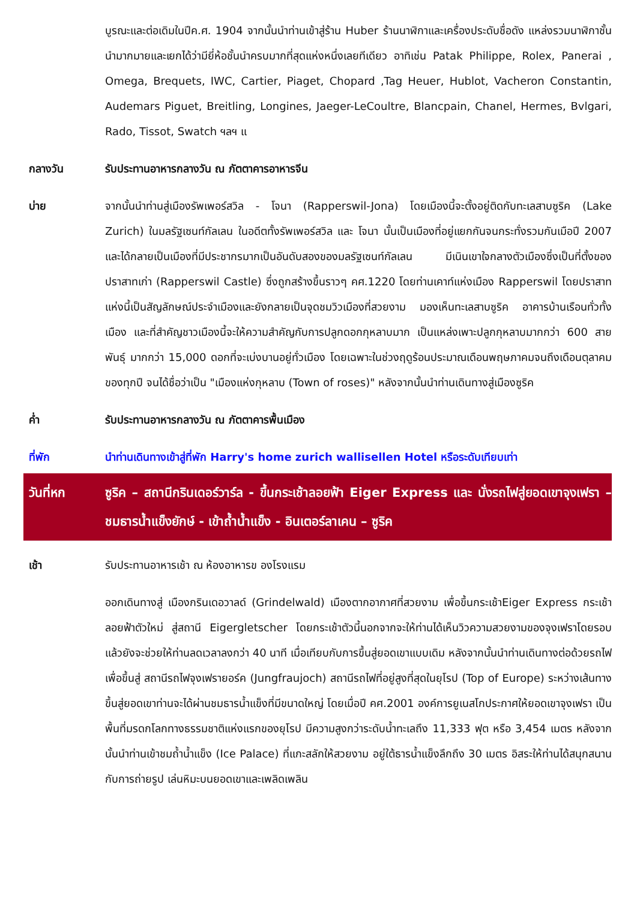บูรณะและต่อเดิมในปีค.ศ. 1904 จากนั้นนำท่านเข้าสู่ร้าน Huber ร้านนาฬิกาและเครื่องประดับชื่อดัง แหล่งรวมนาฬิกาชั้นนำมากมายและเยกได้ว่ามียี่ห้อชั้นนำครบมากที่สุดแห่งหนึ่งเลยทีเดียว อาทิเช่น Patak Philippe, Rolex, Panerai , Omega, Brequets, IWC, Cartier, Piaget, Chopard ,Tag Heuer, Hublot, Vacheron Constantin, Audemars Piguet, Breitling, Longines, Jaeger-LeCoultre, Blancpain, Chanel, Hermes, Bvlgari, Rado, Tissot, Swatch ฯลฯ แ
กลางวัน รับประทานอาหารกลางวัน ณ ภัตตาคารอาหารจีน
บ่าย จากนั้นนำท่านสู่เมืองรัพเพอร์สวิล - โจนา (Rapperswil-Jona) โดยเมืองนี้จะตั้งอยู่ติดกับทะเลสาบซูริค (Lake Zurich) ในมลรัฐเซนท์กัลเลน ในอดีตทั้งรัพเพอร์สวิล และ โจนา นั้นเป็นเมืองที่อยู่แยกกันจนกระทั่งรวมกันเมือปี 2007 และได้กลายเป็นเมืองที่มีประชากรมากเป็นอันดับสองของมลรัฐเซนท์กัลเลน มีเนินเขาใจกลางตัวเมืองซึ่งเป็นที่ตั้งของปราสาทเก่า (Rapperswil Castle) ซึ่งถูกสร้างขึ้นราวๆ คศ.1220 โดยท่านเคาท์แห่งเมือง Rapperswil โดยปราสาทแห่งนี้เป็นสัญลักษณ์ประจำเมืองและยังกลายเป็นจุดชมวิวเมืองที่สวยงาม มองเห็นทะเลสาบซูริค อาคารบ้านเรือนทั่วทั้งเมือง และที่สำคัญชาวเมืองนี้จะให้ความสำคัญกับการปลูกดอกกุหลาบมาก เป็นแหล่งเพาะปลูกกุหลาบมากกว่า 600 สายพันธุ์ มากกว่า 15,000 ดอกที่จะเบ่งบานอยู่ทั่วเมือง โดยเฉพาะในช่วงฤดูร้อนประมาณเดือนพฤษภาคมจนถึงเดือนตุลาคมของทุกปี จนได้ชื่อว่าเป็น "เมืองแห่งกุหลาบ (Town of roses)" หลังจากนั้นนำท่านเดินทางสู่เมืองซูริค
ค่ำ รับประทานอาหารกลางวัน ณ ภัตตาคารพื้นเมือง
ที่พัก นำท่านเดินทางเข้าสู่ที่พัก Harry's home zurich wallisellen Hotel หรือระดับเทียบเท่า
วันที่หก ซูริค – สถานีกรินเดอร์วาร์ล - ขึ้นกระเช้าลอยฟ้า Eiger Express และ นั่งรถไฟสู่ยอดเขาจุงเฟรา – ชมธารน้ำแข็งยักษ์ - เข้าถ้ำน้ำแข็ง - อินเตอร์ลาเคน – ซูริค
เช้า รับประทานอาหารเช้า ณ ห้องอาหารข องโรงแรม
ออกเดินทางสู่ เมืองกรินเดอวาลด์ (Grindelwald) เมืองตากอากาศที่สวยงาม เพื่อขึ้นกระเช้าEiger Express กระเช้าลอยฟ้าตัวใหม่ สู่สถานี Eigergletscher โดยกระเช้าตัวนี้นอกจากจะให้ท่านได้เห็นวิวความสวยงามของจุงเฟราโดยรอบแล้วยังจะช่วยให้ท่านลดเวลาลงกว่า 40 นาที เมื่อเทียบกับการขึ้นสู่ยอดเขาแบบเดิม หลังจากนั้นนำท่านเดินทางต่อด้วยรถไฟเพื่อขึ้นสู่ สถานีรถไฟจุงเฟรายอร์ค (Jungfraujoch) สถานีรถไฟที่อยู่สูงที่สุดในยุโรป (Top of Europe) ระหว่างเส้นทางขึ้นสู่ยอดเขาท่านจะได้ผ่านชมธารน้ำแข็งที่มีขนาดใหญ่ โดยเมื่อปี คศ.2001 องค์การยูเนสโกประกาศให้ยอดเขาจุงเฟรา เป็นพื้นที่มรดกโลกทางธรรมชาติแห่งแรกของยุโรป มีความสูงกว่าระดับน้ำทะเลถึง 11,333 ฟุต หรือ 3,454 เมตร หลังจากนั้นนำท่านเข้าชมถ้ำน้ำแข็ง (Ice Palace) ที่แกะสลักให้สวยงาม อยู่ใต้ธารน้ำแข็งลึกถึง 30 เมตร อิสระให้ท่านได้สนุกสนานกับการถ่ายรูป เล่นหิมะบนยอดเขาและเพลิดเพลิน